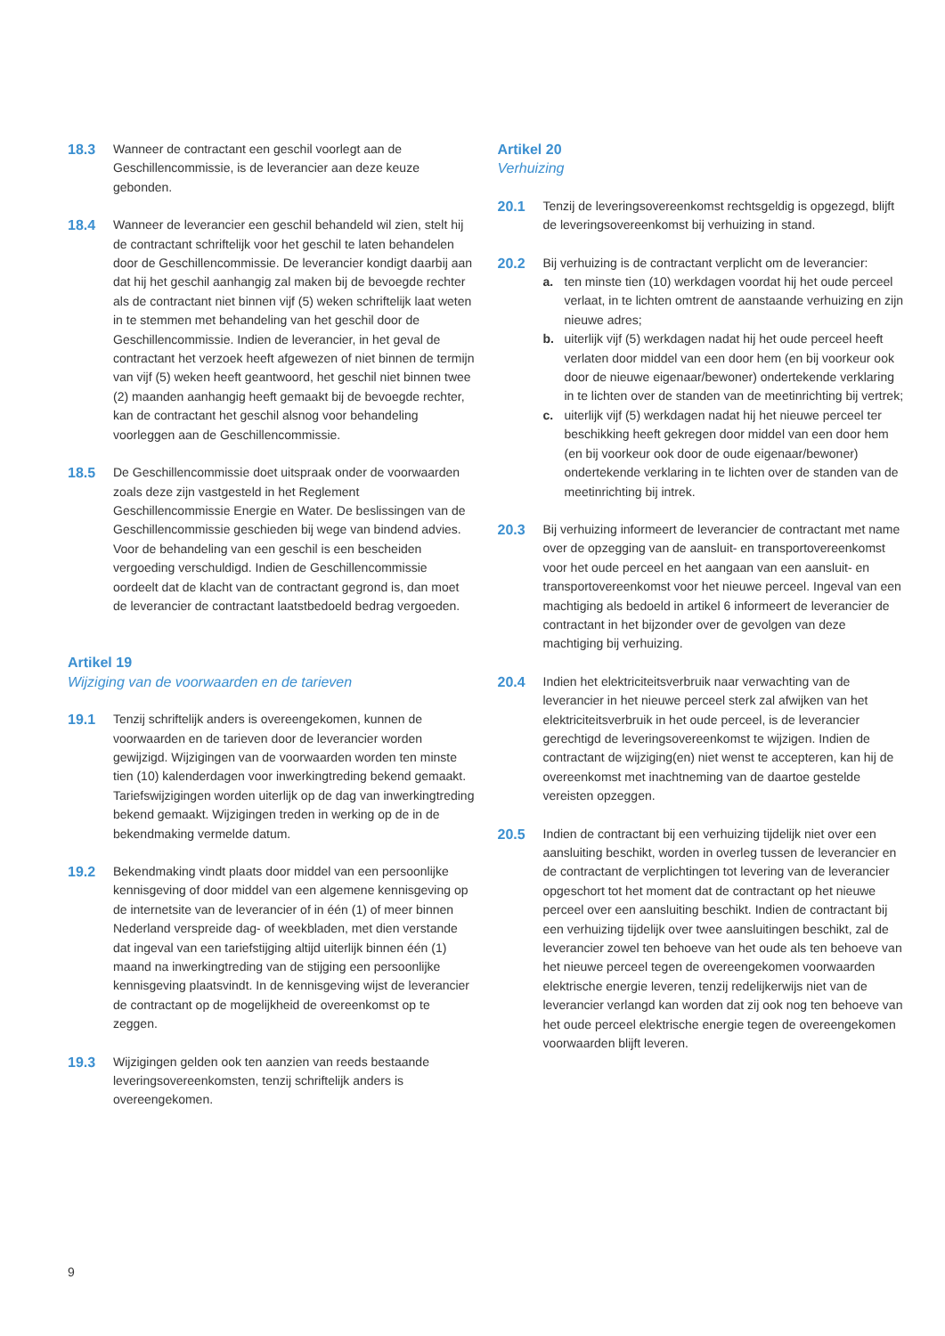18.3 Wanneer de contractant een geschil voorlegt aan de Geschillencommissie, is de leverancier aan deze keuze gebonden.
18.4 Wanneer de leverancier een geschil behandeld wil zien, stelt hij de contractant schriftelijk voor het geschil te laten behandelen door de Geschillencommissie. De leverancier kondigt daarbij aan dat hij het geschil aanhangig zal maken bij de bevoegde rechter als de contractant niet binnen vijf (5) weken schriftelijk laat weten in te stemmen met behandeling van het geschil door de Geschillencommissie. Indien de leverancier, in het geval de contractant het verzoek heeft afgewezen of niet binnen de termijn van vijf (5) weken heeft geantwoord, het geschil niet binnen twee (2) maanden aanhangig heeft gemaakt bij de bevoegde rechter, kan de contractant het geschil alsnog voor behandeling voorleggen aan de Geschillencommissie.
18.5 De Geschillencommissie doet uitspraak onder de voorwaarden zoals deze zijn vastgesteld in het Reglement Geschillencommissie Energie en Water. De beslissingen van de Geschillencommissie geschieden bij wege van bindend advies. Voor de behandeling van een geschil is een bescheiden vergoeding verschuldigd. Indien de Geschillencommissie oordeelt dat de klacht van de contractant gegrond is, dan moet de leverancier de contractant laatstbedoeld bedrag vergoeden.
Artikel 19
Wijziging van de voorwaarden en de tarieven
19.1 Tenzij schriftelijk anders is overeengekomen, kunnen de voorwaarden en de tarieven door de leverancier worden gewijzigd. Wijzigingen van de voorwaarden worden ten minste tien (10) kalenderdagen voor inwerkingtreding bekend gemaakt. Tariefswijzigingen worden uiterlijk op de dag van inwerkingtreding bekend gemaakt. Wijzigingen treden in werking op de in de bekendmaking vermelde datum.
19.2 Bekendmaking vindt plaats door middel van een persoonlijke kennisgeving of door middel van een algemene kennisgeving op de internetsite van de leverancier of in één (1) of meer binnen Nederland verspreide dag- of weekbladen, met dien verstande dat ingeval van een tariefstijging altijd uiterlijk binnen één (1) maand na inwerkingtreding van de stijging een persoonlijke kennisgeving plaatsvindt. In de kennisgeving wijst de leverancier de contractant op de mogelijkheid de overeenkomst op te zeggen.
19.3 Wijzigingen gelden ook ten aanzien van reeds bestaande leveringsovereenkomsten, tenzij schriftelijk anders is overeengekomen.
Artikel 20
Verhuizing
20.1 Tenzij de leveringsovereenkomst rechtsgeldig is opgezegd, blijft de leveringsovereenkomst bij verhuizing in stand.
20.2 Bij verhuizing is de contractant verplicht om de leverancier:
a. ten minste tien (10) werkdagen voordat hij het oude perceel verlaat, in te lichten omtrent de aanstaande verhuizing en zijn nieuwe adres;
b. uiterlijk vijf (5) werkdagen nadat hij het oude perceel heeft verlaten door middel van een door hem (en bij voorkeur ook door de nieuwe eigenaar/bewoner) ondertekende verklaring in te lichten over de standen van de meetinrichting bij vertrek;
c. uiterlijk vijf (5) werkdagen nadat hij het nieuwe perceel ter beschikking heeft gekregen door middel van een door hem (en bij voorkeur ook door de oude eigenaar/bewoner) ondertekende verklaring in te lichten over de standen van de meetinrichting bij intrek.
20.3 Bij verhuizing informeert de leverancier de contractant met name over de opzegging van de aansluit- en transportovereenkomst voor het oude perceel en het aangaan van een aansluit- en transportovereenkomst voor het nieuwe perceel. Ingeval van een machtiging als bedoeld in artikel 6 informeert de leverancier de contractant in het bijzonder over de gevolgen van deze machtiging bij verhuizing.
20.4 Indien het elektriciteitsverbruik naar verwachting van de leverancier in het nieuwe perceel sterk zal afwijken van het elektriciteitsverbruik in het oude perceel, is de leverancier gerechtigd de leveringsovereenkomst te wijzigen. Indien de contractant de wijziging(en) niet wenst te accepteren, kan hij de overeenkomst met inachtneming van de daartoe gestelde vereisten opzeggen.
20.5 Indien de contractant bij een verhuizing tijdelijk niet over een aansluiting beschikt, worden in overleg tussen de leverancier en de contractant de verplichtingen tot levering van de leverancier opgeschort tot het moment dat de contractant op het nieuwe perceel over een aansluiting beschikt. Indien de contractant bij een verhuizing tijdelijk over twee aansluitingen beschikt, zal de leverancier zowel ten behoeve van het oude als ten behoeve van het nieuwe perceel tegen de overeengekomen voorwaarden elektrische energie leveren, tenzij redelijkerwijs niet van de leverancier verlangd kan worden dat zij ook nog ten behoeve van het oude perceel elektrische energie tegen de overeengekomen voorwaarden blijft leveren.
9